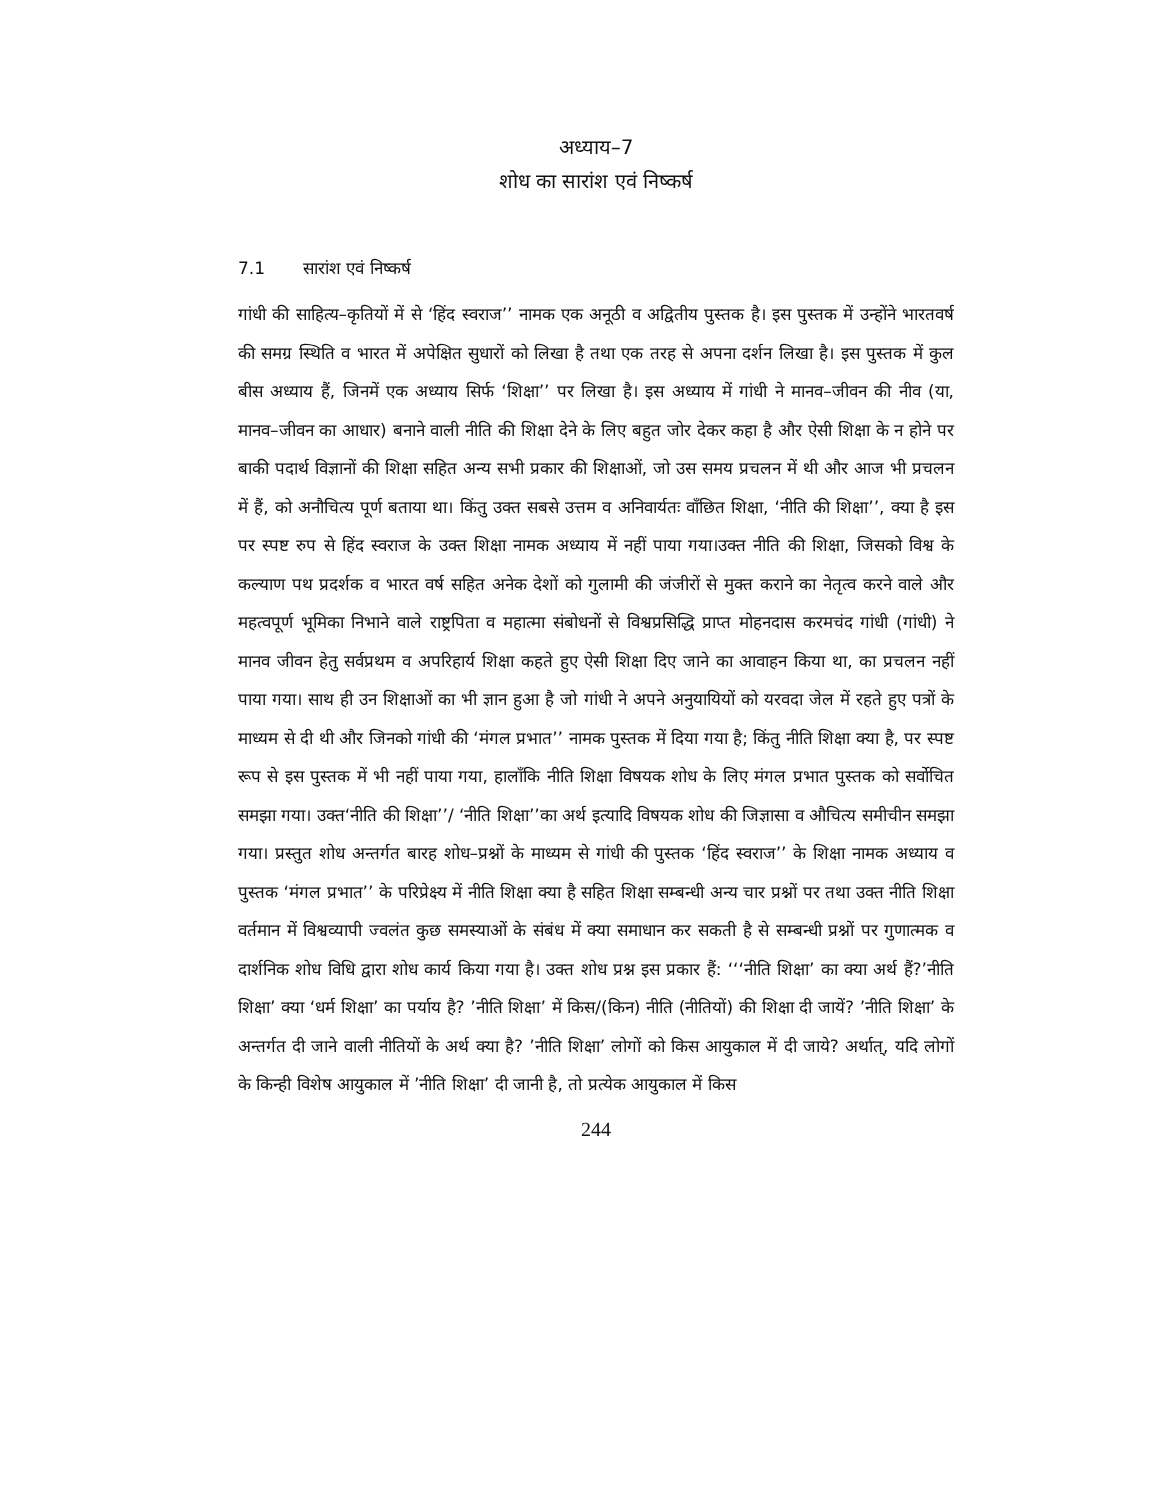अध्याय–7
शोध का सारांश एवं निष्कर्ष
7.1 सारांश एवं निष्कर्ष
गांधी की साहित्य–कृतियों में से ‘हिंद स्वराज’’ नामक एक अनूठी व अद्वितीय पुस्तक है। इस पुस्तक में उन्होंने भारतवर्ष की समग्र स्थिति व भारत में अपेक्षित सुधारों को लिखा है तथा एक तरह से अपना दर्शन लिखा है। इस पुस्तक में कुल बीस अध्याय हैं, जिनमें एक अध्याय सिर्फ ‘शिक्षा’’ पर लिखा है। इस अध्याय में गांधी ने मानव–जीवन की नीव (या, मानव–जीवन का आधार) बनाने वाली नीति की शिक्षा देने के लिए बहुत जोर देकर कहा है और ऐसी शिक्षा के न होने पर बाकी पदार्थ विज्ञानों की शिक्षा सहित अन्य सभी प्रकार की शिक्षाओं, जो उस समय प्रचलन में थी और आज भी प्रचलन में हैं, को अनौचित्य पूर्ण बताया था। किंतु उक्त सबसे उत्तम व अनिवार्यतः वाँछित शिक्षा, ‘नीति की शिक्षा’’, क्या है इस पर स्पष्ट रुप से हिंद स्वराज के उक्त शिक्षा नामक अध्याय में नहीं पाया गया।उक्त नीति की शिक्षा, जिसको विश्व के कल्याण पथ प्रदर्शक व भारत वर्ष सहित अनेक देशों को गुलामी की जंजीरों से मुक्त कराने का नेतृत्व करने वाले और महत्वपूर्ण भूमिका निभाने वाले राष्ट्रपिता व महात्मा संबोधनों से विश्वप्रसिद्धि प्राप्त मोहनदास करमचंद गांधी (गांधी) ने मानव जीवन हेतु सर्वप्रथम व अपरिहार्य शिक्षा कहते हुए ऐसी शिक्षा दिए जाने का आवाहन किया था, का प्रचलन नहीं पाया गया। साथ ही उन शिक्षाओं का भी ज्ञान हुआ है जो गांधी ने अपने अनुयायियों को यरवदा जेल में रहते हुए पत्रों के माध्यम से दी थी और जिनको गांधी की ‘मंगल प्रभात’’ नामक पुस्तक में दिया गया है; किंतु नीति शिक्षा क्या है, पर स्पष्ट रूप से इस पुस्तक में भी नहीं पाया गया, हालाँकि नीति शिक्षा विषयक शोध के लिए मंगल प्रभात पुस्तक को सर्वोचित समझा गया। उक्त‘नीति की शिक्षा’’/ ‘नीति शिक्षा’’का अर्थ इत्यादि विषयक शोध की जिज्ञासा व औचित्य समीचीन समझा गया। प्रस्तुत शोध अन्तर्गत बारह शोध–प्रश्नों के माध्यम से गांधी की पुस्तक ‘हिंद स्वराज’’ के शिक्षा नामक अध्याय व पुस्तक ‘मंगल प्रभात’’ के परिप्रेक्ष्य में नीति शिक्षा क्या है सहित शिक्षा सम्बन्धी अन्य चार प्रश्नों पर तथा उक्त नीति शिक्षा वर्तमान में विश्वव्यापी ज्वलंत कुछ समस्याओं के संबंध में क्या समाधान कर सकती है से सम्बन्धी प्रश्नों पर गुणात्मक व दार्शनिक शोध विधि द्वारा शोध कार्य किया गया है। उक्त शोध प्रश्न इस प्रकार हैं: ‘‘‘नीति शिक्षा’ का क्या अर्थ हैं?’नीति शिक्षा’ क्या ‘धर्म शिक्षा’ का पर्याय है? ’नीति शिक्षा’ में किस/(किन) नीति (नीतियों) की शिक्षा दी जायें? ’नीति शिक्षा’ के अन्तर्गत दी जाने वाली नीतियों के अर्थ क्या है? ’नीति शिक्षा’ लोगों को किस आयुकाल में दी जाये? अर्थात्, यदि लोगों के किन्ही विशेष आयुकाल में ’नीति शिक्षा’ दी जानी है, तो प्रत्येक आयुकाल में किस
244